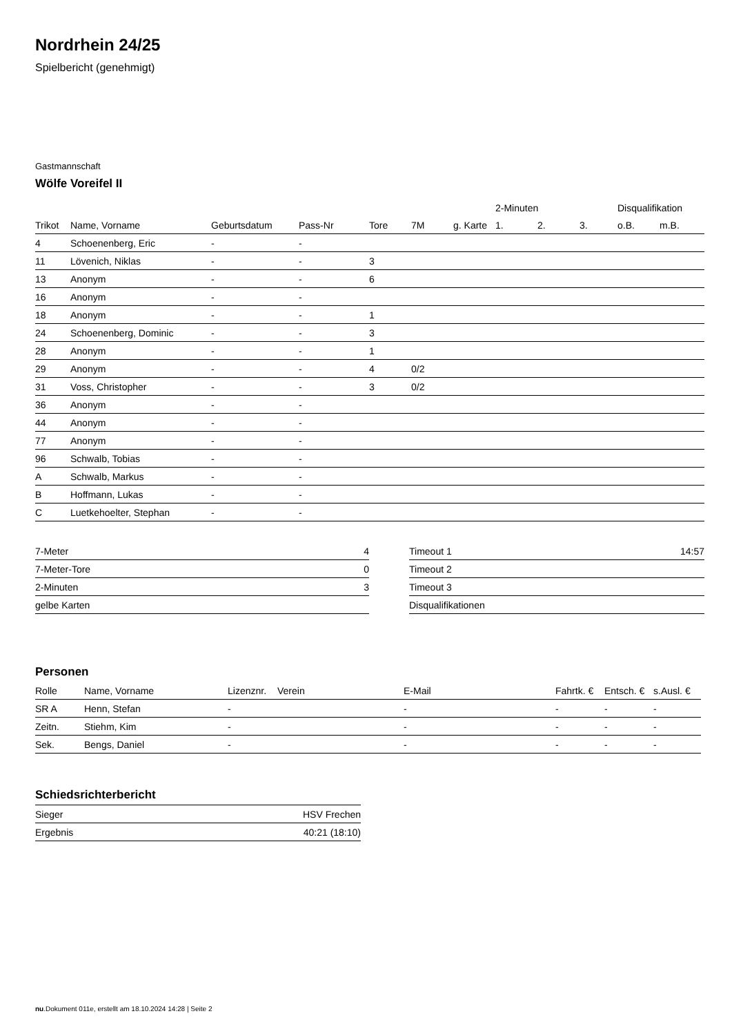Nordrhein 24/25
Spielbericht (genehmigt)
Gastmannschaft
Wölfe Voreifel II
| | | | | | | | 2-Minuten | | | Disqualifikation | |
| --- | --- | --- | --- | --- | --- | --- | --- | --- | --- | --- | --- |
| Trikot | Name, Vorname | Geburtsdatum | Pass-Nr | Tore | 7M | g. Karte | 1. | 2. | 3. | o.B. | m.B. |
| 4 | Schoenenberg, Eric | - | - | | | | | | | | |
| 11 | Lövenich, Niklas | - | - | 3 | | | | | | | |
| 13 | Anonym | - | - | 6 | | | | | | | |
| 16 | Anonym | - | - | | | | | | | | |
| 18 | Anonym | - | - | 1 | | | | | | | |
| 24 | Schoenenberg, Dominic | - | - | 3 | | | | | | | |
| 28 | Anonym | - | - | 1 | | | | | | | |
| 29 | Anonym | - | - | 4 | 0/2 | | | | | | |
| 31 | Voss, Christopher | - | - | 3 | 0/2 | | | | | | |
| 36 | Anonym | - | - | | | | | | | | |
| 44 | Anonym | - | - | | | | | | | | |
| 77 | Anonym | - | - | | | | | | | | |
| 96 | Schwalb, Tobias | - | - | | | | | | | | |
| A | Schwalb, Markus | - | - | | | | | | | | |
| B | Hoffmann, Lukas | - | - | | | | | | | | |
| C | Luetkehoelter, Stephan | - | - | | | | | | | | |
| 7-Meter | 4 |
| 7-Meter-Tore | 0 |
| 2-Minuten | 3 |
| gelbe Karten | |
| Timeout 1 | 14:57 |
| Timeout 2 | |
| Timeout 3 | |
| Disqualifikationen | |
Personen
| Rolle | Name, Vorname | Lizenznr. | Verein | E-Mail | Fahrtk. € | Entsch. € | s.Ausl. € |
| --- | --- | --- | --- | --- | --- | --- | --- |
| SR A | Henn, Stefan | - | | - | - | - | - |
| Zeitn. | Stiehm, Kim | - | | - | - | - | - |
| Sek. | Bengs, Daniel | - | | - | - | - | - |
Schiedsrichterbericht
| Sieger | HSV Frechen |
| Ergebnis | 40:21 (18:10) |
nu.Dokument 011e, erstellt am 18.10.2024 14:28 | Seite 2